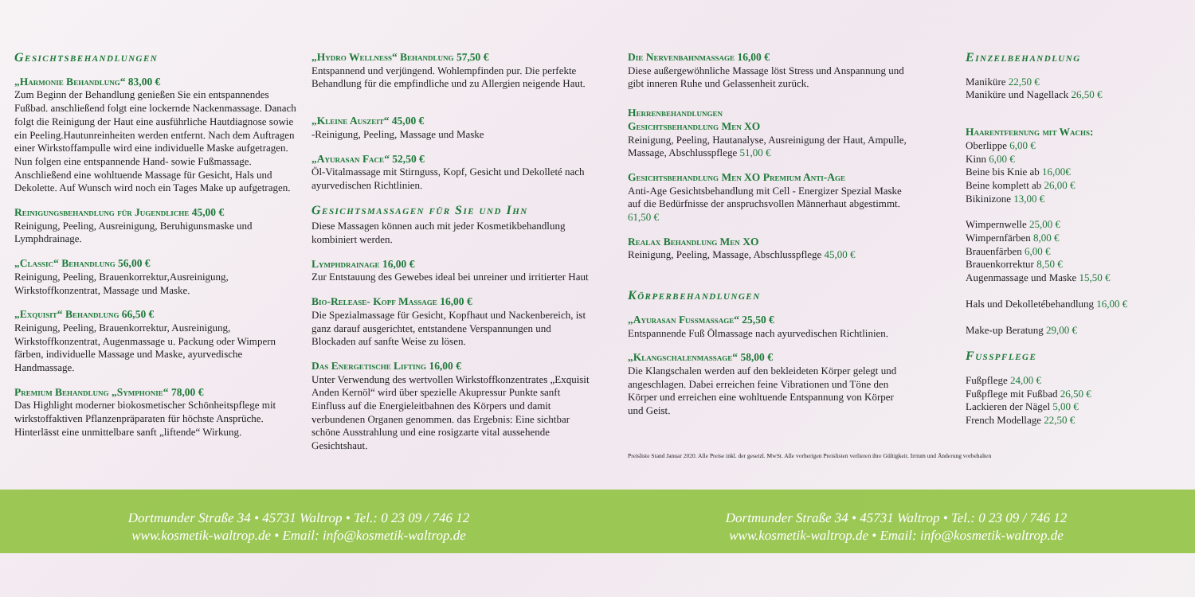Gesichtsbehandlungen
„Harmonie Behandlung“ 83,00 €
Zum Beginn der Behandlung genießen Sie ein entspannendes Fußbad. anschließend folgt eine lockernde Nackenmassage. Danach folgt die Reinigung der Haut eine ausführliche Hautdiagnose sowie ein Peeling.Hautunreinheiten werden entfernt. Nach dem Auftragen einer Wirkstoffampulle wird eine individuelle Maske aufgetragen. Nun folgen eine entspannende Hand- sowie Fußmassage. Anschließend eine wohltuende Massage für Gesicht, Hals und Dekolette. Auf Wunsch wird noch ein Tages Make up aufgetragen.
Reinigungsbehandlung für Jugendliche 45,00 €
Reinigung, Peeling, Ausreinigung, Beruhigunsmaske und Lymphdrainage.
„Classic“ Behandlung 56,00 €
Reinigung, Peeling, Brauenkorrektur,Ausreinigung, Wirkstoffkonzentrat, Massage und Maske.
„Exquisit“ Behandlung 66,50 €
Reinigung, Peeling, Brauenkorrektur, Ausreinigung, Wirkstoffkonzentrat, Augenmassage u. Packung oder Wimpern färben, individuelle Massage und Maske, ayurvedische Handmassage.
Premium Behandlung „Symphonie“ 78,00 €
Das Highlight moderner biokosmetischer Schönheitspflege mit wirkstoffaktiven Pflanzenpräparaten für höchste Ansprüche. Hinterlässt eine unmittelbare sanft „liftende“ Wirkung.
„Hydro Wellness“ Behandlung 57,50 €
Entspannend und verjüngend. Wohlempfinden pur. Die perfekte Behandlung für die empfindliche und zu Allergien neigende Haut.
„Kleine Auszeit“ 45,00 €
-Reinigung, Peeling, Massage und Maske
„Ayurasan Face“ 52,50 €
Öl-Vitalmassage mit Stirnguss, Kopf, Gesicht und Dekolleté nach ayurvedischen Richtlinien.
Gesichtsmassagen für Sie und Ihn
Diese Massagen können auch mit jeder Kosmetikbehandlung kombiniert werden.
Lymphdrainage 16,00 €
Zur Entstauung des Gewebes ideal bei unreiner und irritierter Haut
Bio-Release- Kopf Massage 16,00 €
Die Spezialmassage für Gesicht, Kopfhaut und Nackenbereich, ist ganz darauf ausgerichtet, entstandene Verspannungen und Blockaden auf sanfte Weise zu lösen.
Das Energetische Lifting 16,00 €
Unter Verwendung des wertvollen Wirkstoffkonzentrates „Exquisit Anden Kernöl“ wird über spezielle Akupressur Punkte sanft Einfluss auf die Energieleitbahnen des Körpers und damit verbundenen Organen genommen. das Ergebnis: Eine sichtbar schöne Ausstrahlung und eine rosigzarte vital aussehende Gesichtshaut.
Die Nervenbahnmassage 16,00 €
Diese außergewöhnliche Massage löst Stress und Anspannung und gibt inneren Ruhe und Gelassenheit zurück.
Herrenbehandlungen
Gesichtsbehandlung Men XO
Reinigung, Peeling, Hautanalyse, Ausreinigung der Haut, Ampulle, Massage, Abschlusspflege 51,00 €
Gesichtsbehandlung Men XO Premium Anti-Age
Anti-Age Gesichtsbehandlung mit Cell - Energizer Spezial Maske auf die Bedürfnisse der anspruchsvollen Männerhaut abgestimmt. 61,50 €
Realax Behandlung Men XO
Reinigung, Peeling, Massage, Abschlusspflege 45,00 €
Körperbehandlungen
„Ayurasan Fussmassage“ 25,50 €
Entspannende Fuß Ölmassage nach ayurvedischen Richtlinien.
„Klangschalenmassage“ 58,00 €
Die Klangschalen werden auf den bekleideten Körper gelegt und angeschlagen. Dabei erreichen feine Vibrationen und Töne den Körper und erreichen eine wohltuende Entspannung von Körper und Geist.
Preisliste Stand Januar 2020. Alle Preise inkl. der gesetzl. MwSt. Alle vorherigen Preislisten verlieren ihre Gültigkeit. Irrtum und Änderung vorbehalten
Einzelbehandlung
Maniküre 22,50 €
Maniküre und Nagellack 26,50 €
Haarentfernung mit Wachs:
Oberlippe 6,00 €
Kinn 6,00 €
Beine bis Knie ab 16,00€
Beine komplett ab 26,00 €
Bikinizone 13,00 €
Wimpernwelle 25,00 €
Wimpernfärben 8,00 €
Brauenfärben 6,00 €
Brauenkorrektur 8,50 €
Augenmassage und Maske 15,50 €
Hals und Dekolletébehandlung 16,00 €
Make-up Beratung 29,00 €
Fusspflege
Fußpflege 24,00 €
Fußpflege mit Fußbad 26,50 €
Lackieren der Nägel 5,00 €
French Modellage 22,50 €
Dortmunder Straße 34 • 45731 Waltrop • Tel.: 0 23 09 / 746 12
www.kosmetik-waltrop.de • Email: info@kosmetik-waltrop.de
Dortmunder Straße 34 • 45731 Waltrop • Tel.: 0 23 09 / 746 12
www.kosmetik-waltrop.de • Email: info@kosmetik-waltrop.de